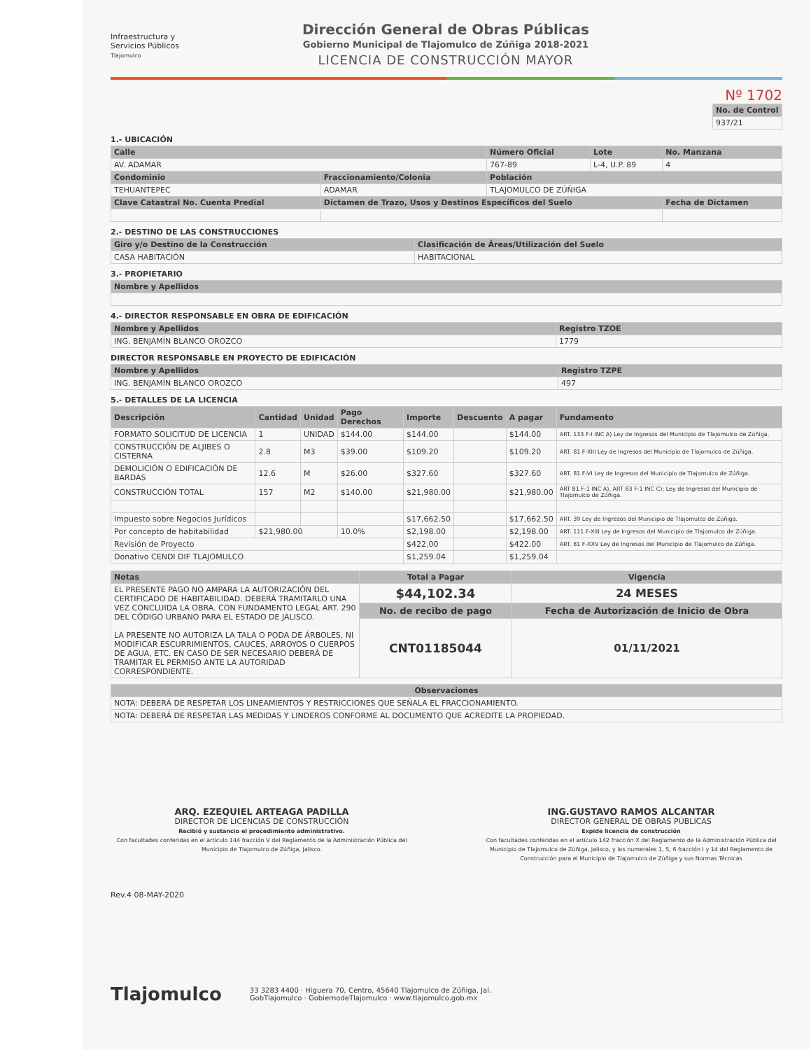Infraestructura y
Servicios Públicos
Tlajomulco
Dirección General de Obras Públicas
Gobierno Municipal de Tlajomulco de Zúñiga 2018-2021
LICENCIA DE CONSTRUCCIÓN MAYOR
Nº 1702
| No. de Control |
| --- |
| 937/21 |
1.- UBICACIÓN
| Calle | | Número Oficial | Lote | No. Manzana |
| --- | --- | --- | --- | --- |
| AV. ADAMAR | | 767-89 | L-4, U.P. 89 | 4 |
| Condominio | Fraccionamiento/Colonia | Población | | |
| TEHUANTEPEC | ADAMAR | TLAJOMULCO DE ZÚÑIGA | | |
| Clave Catastral No. Cuenta Predial | Dictamen de Trazo, Usos y Destinos Específicos del Suelo | | | Fecha de Dictamen |
2.- DESTINO DE LAS CONSTRUCCIONES
| Giro y/o Destino de la Construcción | Clasificación de Áreas/Utilización del Suelo |
| --- | --- |
| CASA HABITACIÓN | HABITACIONAL |
3.- PROPIETARIO
| Nombre y Apellidos |
| --- |
4.- DIRECTOR RESPONSABLE EN OBRA DE EDIFICACIÓN
| Nombre y Apellidos | Registro TZOE |
| --- | --- |
| ING. BENJAMÍN BLANCO OROZCO | 1779 |
DIRECTOR RESPONSABLE EN PROYECTO DE EDIFICACIÓN
| Nombre y Apellidos | Registro TZPE |
| --- | --- |
| ING. BENJAMÍN BLANCO OROZCO | 497 |
5.- DETALLES DE LA LICENCIA
| Descripción | Cantidad | Unidad | Pago Derechos | Importe | Descuento | A pagar | Fundamento |
| --- | --- | --- | --- | --- | --- | --- | --- |
| FORMATO SOLICITUD DE LICENCIA | 1 | UNIDAD | $144.00 | $144.00 | | $144.00 | ART. 133 F-I INC A) Ley de Ingresos del Municipio de Tlajomulco de Zúñiga. |
| CONSTRUCCIÓN DE ALJIBES O CISTERNA | 2.8 | M3 | $39.00 | $109.20 | | $109.20 | ART. 81 F-XIII Ley de Ingresos del Municipio de Tlajomulco de Zúñiga. |
| DEMOLICIÓN O EDIFICACIÓN DE BARDAS | 12.6 | M | $26.00 | $327.60 | | $327.60 | ART. 81 F-VI Ley de Ingresos del Municipio de Tlajomulco de Zúñiga. |
| CONSTRUCCIÓN TOTAL | 157 | M2 | $140.00 | $21,980.00 | | $21,980.00 | ART 81 F-1 INC A), ART 83 F-1 INC C); Ley de Ingresos del Municipio de Tlajomulco de Zúñiga. |
| Impuesto sobre Negocios Jurídicos | | | | $17,662.50 | | $17,662.50 | ART. 39 Ley de Ingresos del Municipio de Tlajomulco de Zúñiga. |
| Por concepto de habitabilidad | $21,980.00 | | 10.0% | $2,198.00 | | $2,198.00 | ART. 111 F-XIII Ley de Ingresos del Municipio de Tlajomulco de Zúñiga. |
| Revisión de Proyecto | | | | $422.00 | | $422.00 | ART. 81 F-XXV Ley de Ingresos del Municipio de Tlajomulco de Zúñiga. |
| Donativo CENDI DIF TLAJOMULCO | | | | $1,259.04 | | $1,259.04 | |
| Notas | Total a Pagar | Vigencia |
| --- | --- | --- |
| EL PRESENTE PAGO NO AMPARA LA AUTORIZACIÓN DEL CERTIFICADO DE HABITABILIDAD. DEBERÁ TRAMITARLO UNA VEZ CONCLUIDA LA OBRA. CON FUNDAMENTO LEGAL ART. 290 DEL CÓDIGO URBANO PARA EL ESTADO DE JALISCO. LA PRESENTE NO AUTORIZA LA TALA O PODA DE ÁRBOLES, NI MODIFICAR ESCURRIMIENTOS, CAUCES, ARROYOS O CUERPOS DE AGUA, ETC. EN CASO DE SER NECESARIO DEBERÁ DE TRAMITAR EL PERMISO ANTE LA AUTORIDAD CORRESPONDIENTE. | $44,102.34 | 24 MESES |
| | No. de recibo de pago | Fecha de Autorización de Inicio de Obra |
| | CNT01185044 | 01/11/2021 |
| Observaciones |
| --- |
| NOTA: DEBERÁ DE RESPETAR LOS LINEAMIENTOS Y RESTRICCIONES QUE SEÑALA EL FRACCIONAMIENTO. |
| NOTA: DEBERÁ DE RESPETAR LAS MEDIDAS Y LINDEROS CONFORME AL DOCUMENTO QUE ACREDITE LA PROPIEDAD. |
ARQ. EZEQUIEL ARTEAGA PADILLA
DIRECTOR DE LICENCIAS DE CONSTRUCCIÓN
Recibió y sustancio el procedimiento administrativo.
Con facultades conferidas en el artículo 144 fracción V del Reglamento de la Administración Pública del Municipio de Tlajomulco de Zúñiga, Jalisco.
ING.GUSTAVO RAMOS ALCANTAR
DIRECTOR GENERAL DE OBRAS PÚBLICAS
Expide licencia de construcción
Con facultades conferidas en el artículo 142 fracción X del Reglamento de la Administración Pública del Municipio de Tlajomulco de Zúñiga, Jalisco, y los numerales 1, 5, 6 fracción I y 14 del Reglamento de Construcción para el Municipio de Tlajomulco de Zúñiga y sus Normas Técnicas
Rev.4 08-MAY-2020
Tlajomulco
33 3283 4400 · Higuera 70, Centro, 45640 Tlajomulco de Zúñiga, Jal.
GobTlajomulco · GobiernodeTlajomulco · www.tlajomulco.gob.mx